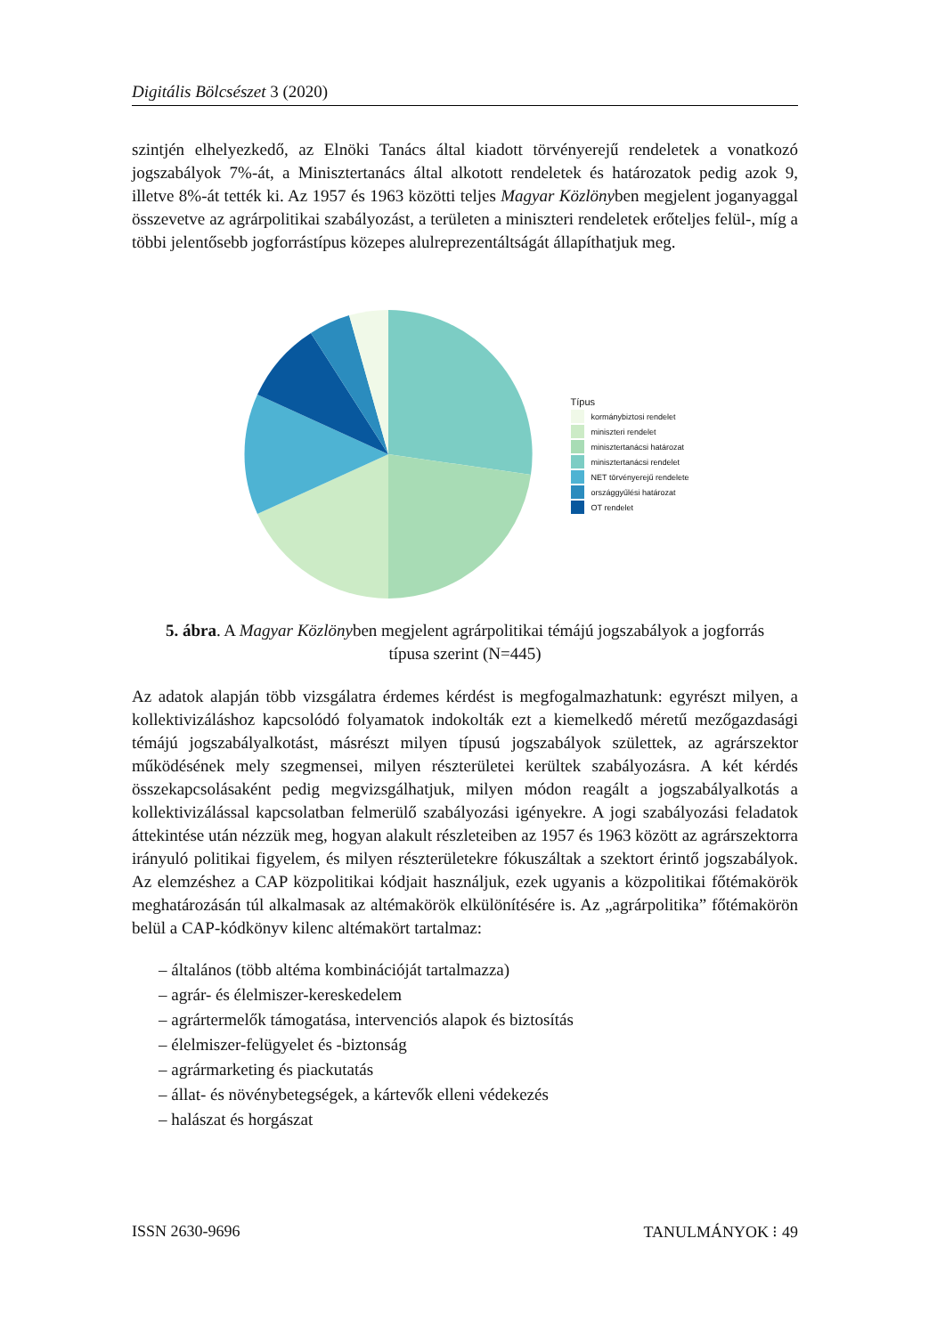Digitális Bölcsészet 3 (2020)
szintjén elhelyezkedő, az Elnöki Tanács által kiadott törvényerejű rendeletek a vonatkozó jogszabályok 7%-át, a Minisztertanács által alkotott rendeletek és határozatok pedig azok 9, illetve 8%-át tették ki. Az 1957 és 1963 közötti teljes Magyar Közlönyben megjelent joganyaggal összevetve az agrárpolitikai szabályozást, a területen a miniszteri rendeletek erőteljes felül-, míg a többi jelentősebb jogforrástípus közepes alulreprezentáltságát állapíthatjuk meg.
Típus
kormánybiztosi rendelet
miniszteri rendelet
minisztertanácsi határozat
minisztertanácsi rendelet
NET törvényerejű rendelete
országgyűlési határozat
OT rendelet
5. ábra. A Magyar Közlönyben megjelent agrárpolitikai témájú jogszabályok a jogforrás típusa szerint (N=445)
Az adatok alapján több vizsgálatra érdemes kérdést is megfogalmazhatunk: egyrészt milyen, a kollektivizáláshoz kapcsolódó folyamatok indokolták ezt a kiemelkedő méretű mezőgazdasági témájú jogszabályalkotást, másrészt milyen típusú jogszabályok születtek, az agrárszektor működésének mely szegmensei, milyen részterületei kerültek szabályozásra. A két kérdés összekapcsolásaként pedig megvizsgálhatjuk, milyen módon reagált a jogszabályalkotás a kollektivizálással kapcsolatban felmerülő szabályozási igényekre. A jogi szabályozási feladatok áttekintése után nézzük meg, hogyan alakult részleteiben az 1957 és 1963 között az agrárszektorra irányuló politikai figyelem, és milyen részterületekre fókuszáltak a szektort érintő jogszabályok. Az elemzéshez a CAP közpolitikai kódjait használjuk, ezek ugyanis a közpolitikai főtémakörök meghatározásán túl alkalmasak az altémakörök elkülönítésére is. Az „agrárpolitika” főtémakörön belül a CAP-kódkönyv kilenc altémakört tartalmaz:
– általános (több altéma kombinációját tartalmazza)
– agrár- és élelmiszer-kereskedelem
– agrártermelők támogatása, intervenciós alapok és biztosítás
– élelmiszer-felügyelet és -biztonság
– agrármarketing és piackutatás
– állat- és növénybetegségek, a kártevők elleni védekezés
– halászat és horgászat
ISSN 2630-9696 TANULMÁNYOK ⁝ 49